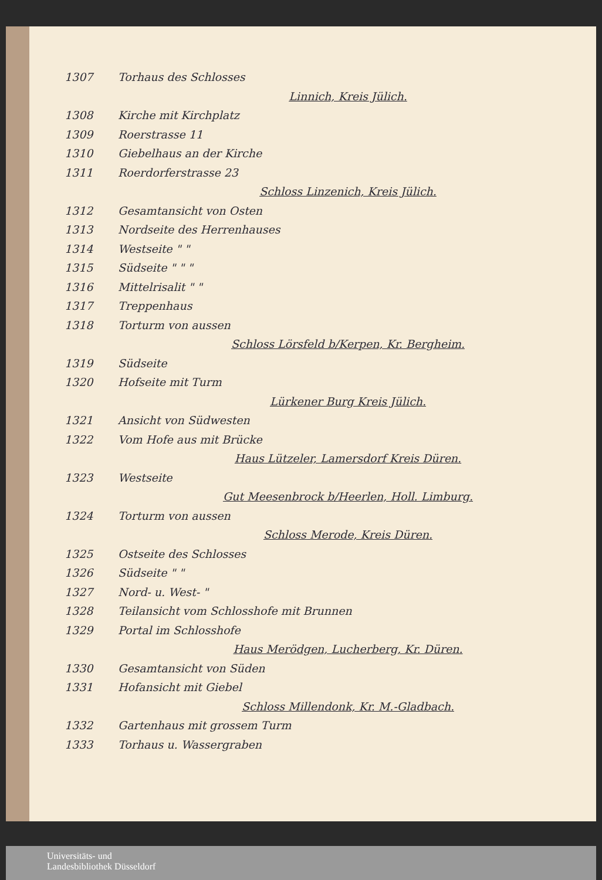1307 Torhaus des Schlosses
Linnich, Kreis Jülich.
1308 Kirche mit Kirchplatz
1309 Roerstrasse 11
1310 Giebelhaus an der Kirche
1311 Roerdorferstrasse 23
Schloss Linzenich, Kreis Jülich.
1312 Gesamtansicht von Osten
1313 Nordseite des Herrenhauses
1314 Westseite " "
1315 Südseite " " "
1316 Mittelrisalit " "
1317 Treppenhaus
1318 Torturm von aussen
Schloss Lörsfeld b/Kerpen, Kr. Bergheim.
1319 Südseite
1320 Hofseite mit Turm
Lürkener Burg Kreis Jülich.
1321 Ansicht von Südwesten
1322 Vom Hofe aus mit Brücke
Haus Lützeler, Lamersdorf Kreis Düren.
1323 Westseite
Gut Meesenbrock b/Heerlen, Holl. Limburg.
1324 Torturm von aussen
Schloss Merode, Kreis Düren.
1325 Ostseite des Schlosses
1326 Südseite " "
1327 Nord- u. West- "
1328 Teilansicht vom Schlosshofe mit Brunnen
1329 Portal im Schlosshofe
Haus Merödgen, Lucherberg, Kr. Düren.
1330 Gesamtansicht von Süden
1331 Hofansicht mit Giebel
Schloss Millendonk, Kr. M.-Gladbach.
1332 Gartenhaus mit grossem Turm
1333 Torhaus u. Wassergraben
Universitäts- und
Landesbibliothek Düsseldorf